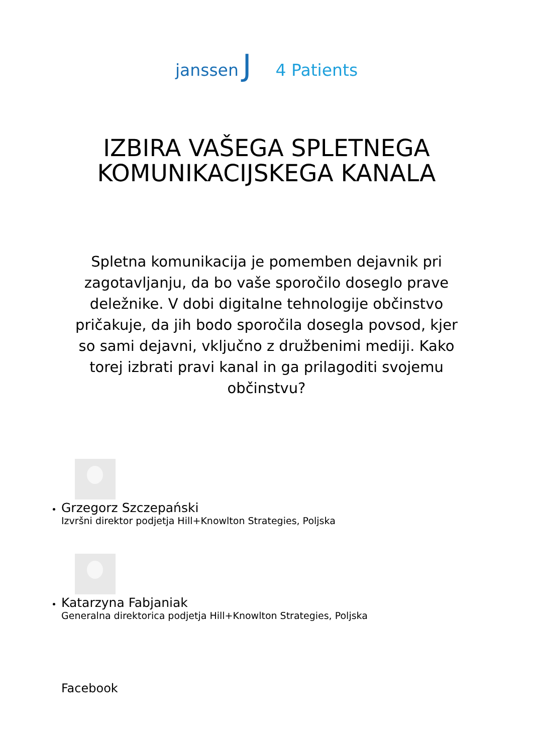janssen J 4 Patients
IZBIRA VAŠEGA SPLETNEGA
KOMUNIKACIJSKEGA KANALA
Spletna komunikacija je pomemben dejavnik pri zagotavljanju, da bo vaše sporočilo doseglo prave deležnike. V dobi digitalne tehnologije občinstvo pričakuje, da jih bodo sporočila dosegla povsod, kjer so sami dejavni, vključno z družbenimi mediji. Kako torej izbrati pravi kanal in ga prilagoditi svojemu občinstvu?
Grzegorz Szczepański
Izvršni direktor podjetja Hill+Knowlton Strategies, Poljska
Katarzyna Fabjaniak
Generalna direktorica podjetja Hill+Knowlton Strategies, Poljska
Facebook